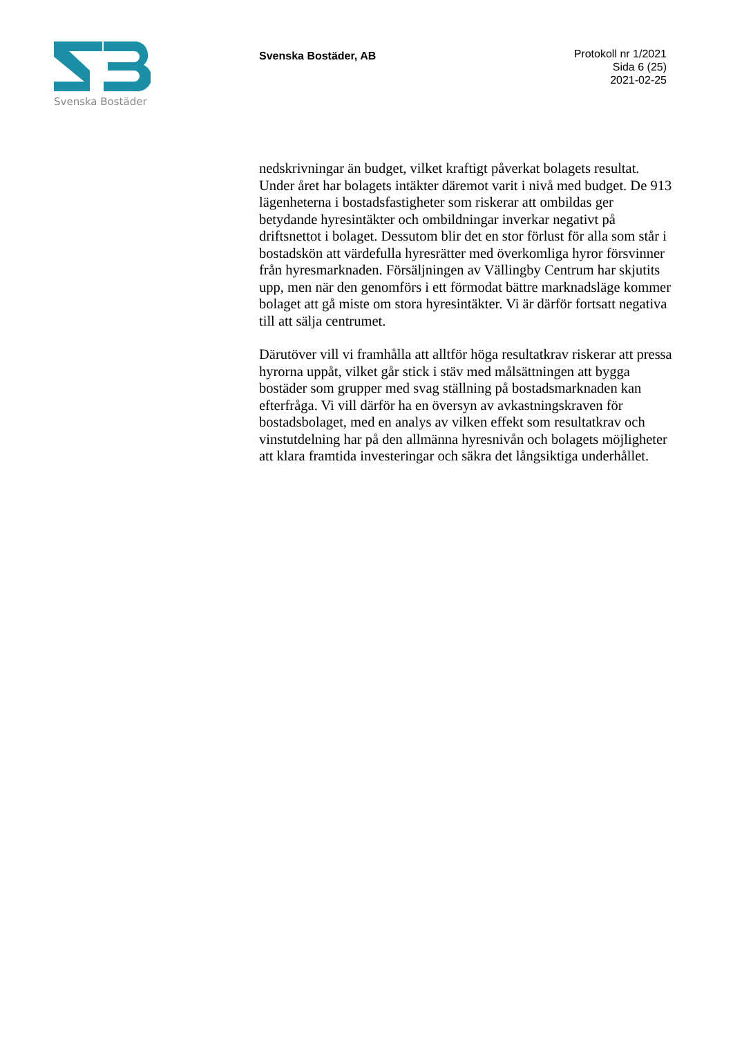Svenska Bostäder
Svenska Bostäder, AB
Protokoll nr 1/2021
Sida 6 (25)
2021-02-25
nedskrivningar än budget, vilket kraftigt påverkat bolagets resultat. Under året har bolagets intäkter däremot varit i nivå med budget. De 913 lägenheterna i bostadsfastigheter som riskerar att ombildas ger betydande hyresintäkter och ombildningar inverkar negativt på driftsnettot i bolaget. Dessutom blir det en stor förlust för alla som står i bostadskön att värdefulla hyresrätter med överkomliga hyror försvinner från hyresmarknaden. Försäljningen av Vällingby Centrum har skjutits upp, men när den genomförs i ett förmodat bättre marknadsläge kommer bolaget att gå miste om stora hyresintäkter. Vi är därför fortsatt negativa till att sälja centrumet.
Därutöver vill vi framhålla att alltför höga resultatkrav riskerar att pressa hyrorna uppåt, vilket går stick i stäv med målsättningen att bygga bostäder som grupper med svag ställning på bostadsmarknaden kan efterfråga. Vi vill därför ha en översyn av avkastningskraven för bostadsbolaget, med en analys av vilken effekt som resultatkrav och vinstutdelning har på den allmänna hyresnivån och bolagets möjligheter att klara framtida investeringar och säkra det långsiktiga underhållet.